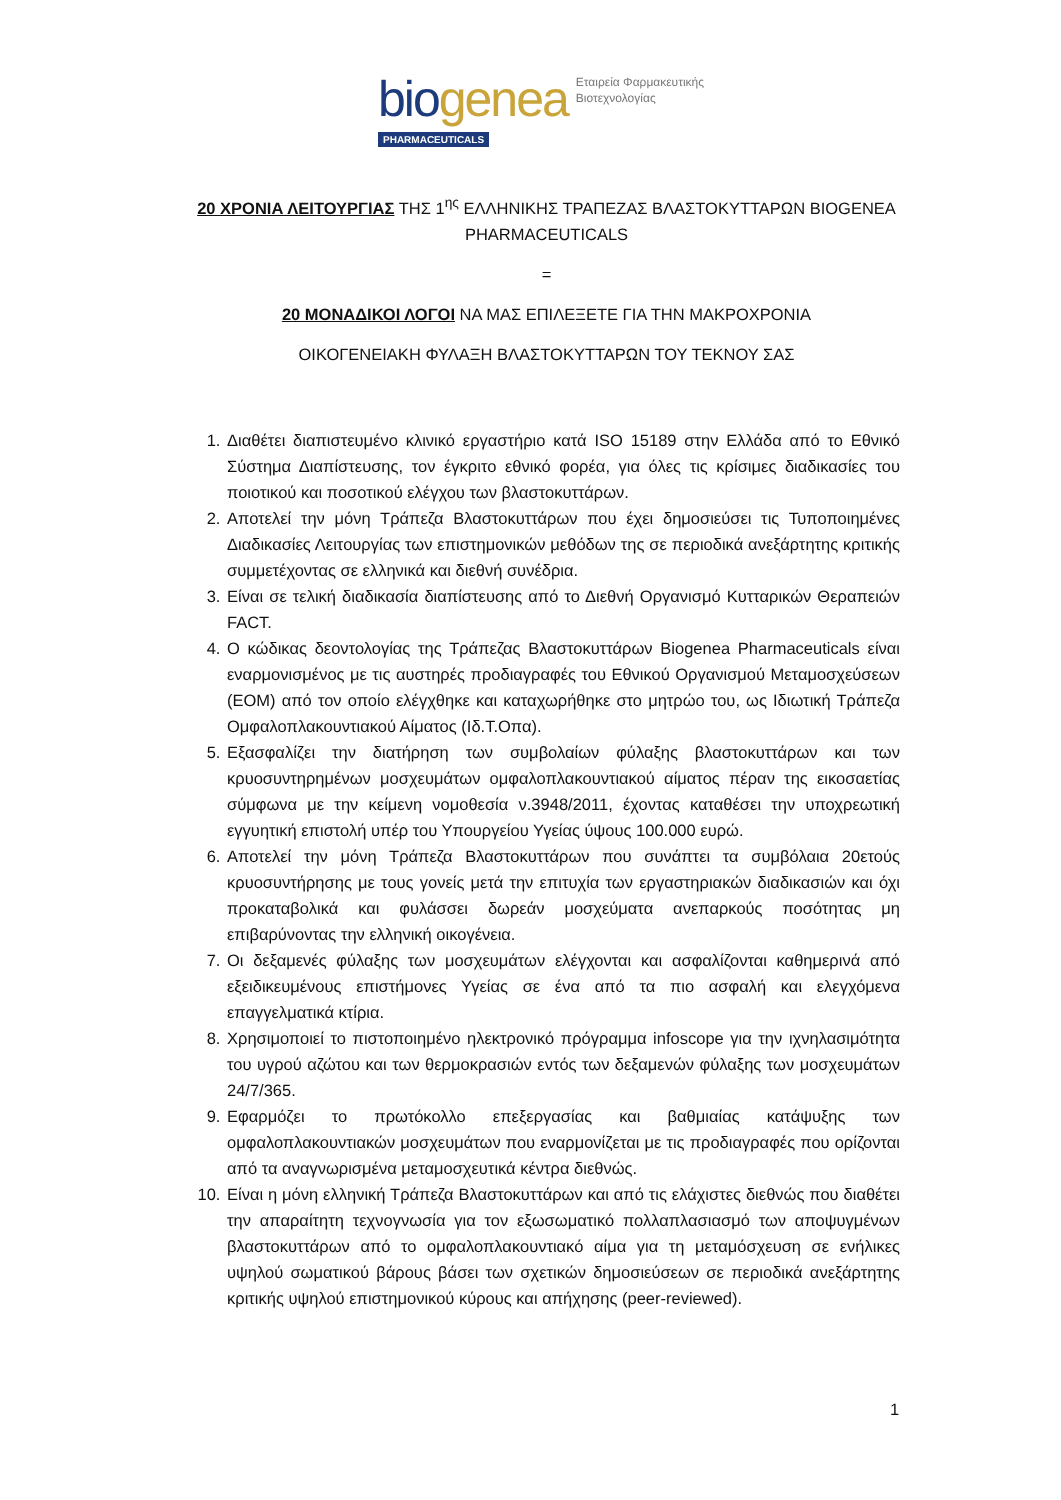bio genea Εταιρεία Φαρμακευτικής
Βιοτεχνολογίας
PHARMACEUTICALS
20 ΧΡΟΝΙΑ ΛΕΙΤΟΥΡΓΙΑΣ ΤΗΣ 1<sup>ης</sup> ΕΛΛΗΝΙΚΗΣ ΤΡΑΠΕΖΑΣ ΒΛΑΣΤΟΚΥΤΤΑΡΩΝ BIOGENEA PHARMACEUTICALS
=
20 ΜΟΝΑΔΙΚΟΙ ΛΟΓΟΙ ΝΑ ΜΑΣ ΕΠΙΛΕΞΕΤΕ ΓΙΑ ΤΗΝ ΜΑΚΡΟΧΡΟΝΙΑ
ΟΙΚΟΓΕΝΕΙΑΚΗ ΦΥΛΑΞΗ ΒΛΑΣΤΟΚΥΤΤΑΡΩΝ ΤΟΥ ΤΕΚΝΟΥ ΣΑΣ
1. Διαθέτει διαπιστευμένο κλινικό εργαστήριο κατά ISO 15189 στην Ελλάδα από το Εθνικό Σύστημα Διαπίστευσης, τον έγκριτο εθνικό φορέα, για όλες τις κρίσιμες διαδικασίες του ποιοτικού και ποσοτικού ελέγχου των βλαστοκυττάρων.
2. Αποτελεί την μόνη Τράπεζα Βλαστοκυττάρων που έχει δημοσιεύσει τις Τυποποιημένες Διαδικασίες Λειτουργίας των επιστημονικών μεθόδων της σε περιοδικά ανεξάρτητης κριτικής συμμετέχοντας σε ελληνικά και διεθνή συνέδρια.
3. Είναι σε τελική διαδικασία διαπίστευσης από το Διεθνή Οργανισμό Κυτταρικών Θεραπειών FACT.
4. Ο κώδικας δεοντολογίας της Τράπεζας Βλαστοκυττάρων Biogenea Pharmaceuticals είναι εναρμονισμένος με τις αυστηρές προδιαγραφές του Εθνικού Οργανισμού Μεταμοσχεύσεων (ΕΟΜ) από τον οποίο ελέγχθηκε και καταχωρήθηκε στο μητρώο του, ως Ιδιωτική Τράπεζα Ομφαλοπλακουντιακού Αίματος (Ιδ.Τ.Οπα).
5. Εξασφαλίζει την διατήρηση των συμβολαίων φύλαξης βλαστοκυττάρων και των κρυοσυντηρημένων μοσχευμάτων ομφαλοπλακουντιακού αίματος πέραν της εικοσαετίας σύμφωνα με την κείμενη νομοθεσία ν.3948/2011, έχοντας καταθέσει την υποχρεωτική εγγυητική επιστολή υπέρ του Υπουργείου Υγείας ύψους 100.000 ευρώ.
6. Αποτελεί την μόνη Τράπεζα Βλαστοκυττάρων που συνάπτει τα συμβόλαια 20ετούς κρυοσυντήρησης με τους γονείς μετά την επιτυχία των εργαστηριακών διαδικασιών και όχι προκαταβολικά και φυλάσσει δωρεάν μοσχεύματα ανεπαρκούς ποσότητας μη επιβαρύνοντας την ελληνική οικογένεια.
7. Οι δεξαμενές φύλαξης των μοσχευμάτων ελέγχονται και ασφαλίζονται καθημερινά από εξειδικευμένους επιστήμονες Υγείας σε ένα από τα πιο ασφαλή και ελεγχόμενα επαγγελματικά κτίρια.
8. Χρησιμοποιεί το πιστοποιημένο ηλεκτρονικό πρόγραμμα infoscope για την ιχνηλασιμότητα του υγρού αζώτου και των θερμοκρασιών εντός των δεξαμενών φύλαξης των μοσχευμάτων 24/7/365.
9. Εφαρμόζει το πρωτόκολλο επεξεργασίας και βαθμιαίας κατάψυξης των ομφαλοπλακουντιακών μοσχευμάτων που εναρμονίζεται με τις προδιαγραφές που ορίζονται από τα αναγνωρισμένα μεταμοσχευτικά κέντρα διεθνώς.
10. Είναι η μόνη ελληνική Τράπεζα Βλαστοκυττάρων και από τις ελάχιστες διεθνώς που διαθέτει την απαραίτητη τεχνογνωσία για τον εξωσωματικό πολλαπλασιασμό των αποψυγμένων βλαστοκυττάρων από το ομφαλοπλακουντιακό αίμα για τη μεταμόσχευση σε ενήλικες υψηλού σωματικού βάρους βάσει των σχετικών δημοσιεύσεων σε περιοδικά ανεξάρτητης κριτικής υψηλού επιστημονικού κύρους και απήχησης (peer-reviewed).
1